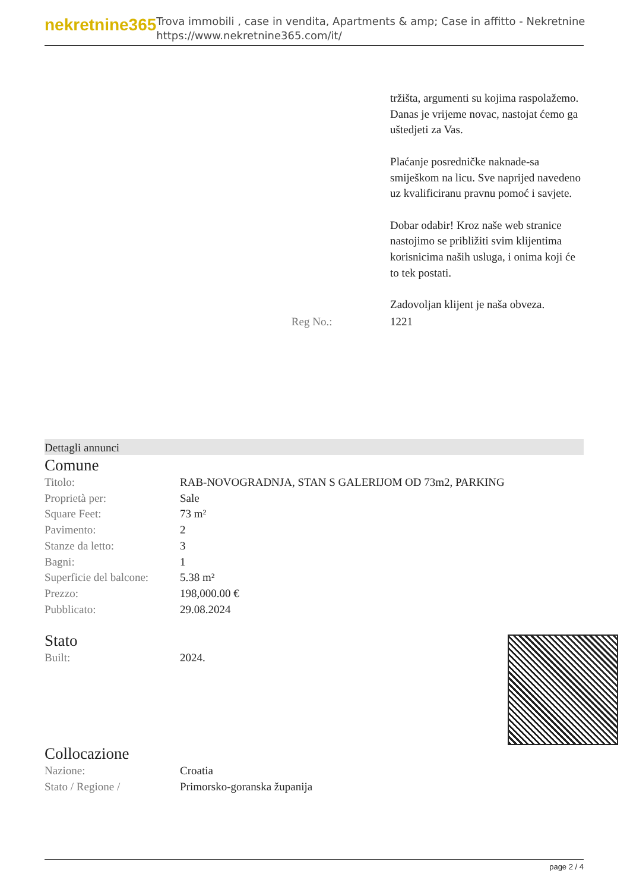nekretnine365
Trova immobili , case in vendita, Apartments & amp; Case in affitto - Nekretnine
https://www.nekretnine365.com/it/
| | | tržišta, argumenti su kojima raspolažemo. Danas je vrijeme novac, nastojat ćemo ga uštedjeti za Vas. Plaćanje posredničke naknade-sa smiješkom na licu. Sve naprijed navedeno uz kvalificiranu pravnu pomoć i savjete. Dobar odabir! Kroz naše web stranice nastojimo se približiti svim klijentima korisnicima naših usluga, i onima koji će to tek postati. Zadovoljan klijent je naša obveza. |
| | Reg No.: | 1221 |
Dettagli annunci
Comune
| Titolo: | RAB-NOVOGRADNJA, STAN S GALERIJOM OD 73m2, PARKING |
| Proprietà per: | Sale |
| Square Feet: | 73 m² |
| Pavimento: | 2 |
| Stanze da letto: | 3 |
| Bagni: | 1 |
| Superficie del balcone: | 5.38 m² |
| Prezzo: | 198,000.00 € |
| Pubblicato: | 29.08.2024 |
Stato
| Built: | 2024. |
Collocazione
| Nazione: | Croatia |
| Stato / Regione / | Primorsko-goranska županija |
page 2 / 4